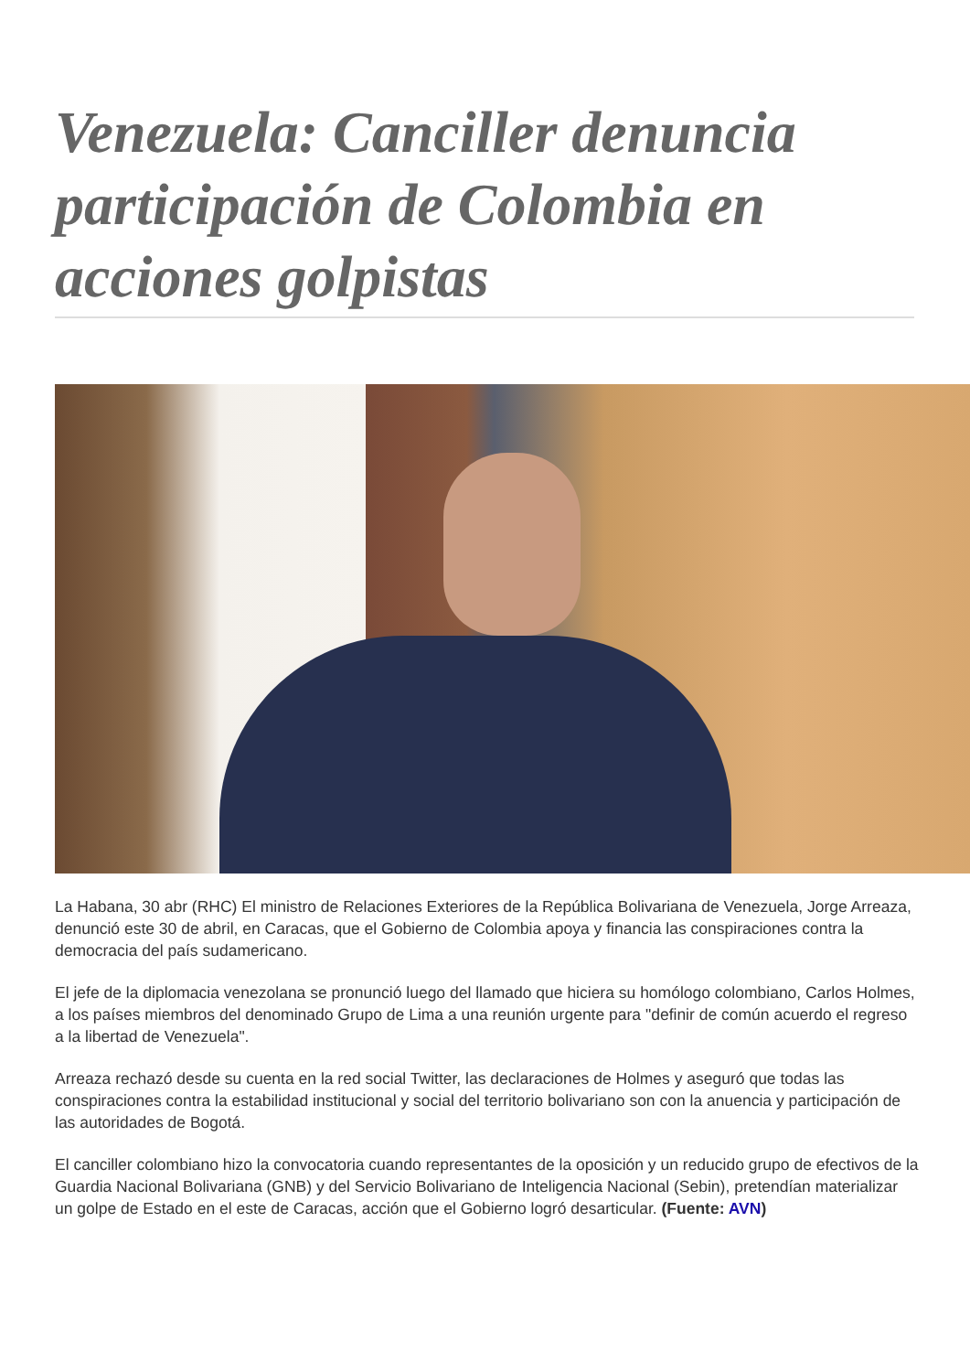Venezuela: Canciller denuncia participación de Colombia en acciones golpistas
La Habana, 30 abr (RHC) El ministro de Relaciones Exteriores de la República Bolivariana de Venezuela, Jorge Arreaza, denunció este 30 de abril, en Caracas, que el Gobierno de Colombia apoya y financia las conspiraciones contra la democracia del país sudamericano.
El jefe de la diplomacia venezolana se pronunció luego del llamado que hiciera su homólogo colombiano, Carlos Holmes, a los países miembros del denominado Grupo de Lima a una reunión urgente para "definir de común acuerdo el regreso a la libertad de Venezuela".
Arreaza rechazó desde su cuenta en la red social Twitter, las declaraciones de Holmes y aseguró que todas las conspiraciones contra la estabilidad institucional y social del territorio bolivariano son con la anuencia y participación de las autoridades de Bogotá.
El canciller colombiano hizo la convocatoria cuando representantes de la oposición y un reducido grupo de efectivos de la Guardia Nacional Bolivariana (GNB) y del Servicio Bolivariano de Inteligencia Nacional (Sebin), pretendían materializar un golpe de Estado en el este de Caracas, acción que el Gobierno logró desarticular. (Fuente: AVN)